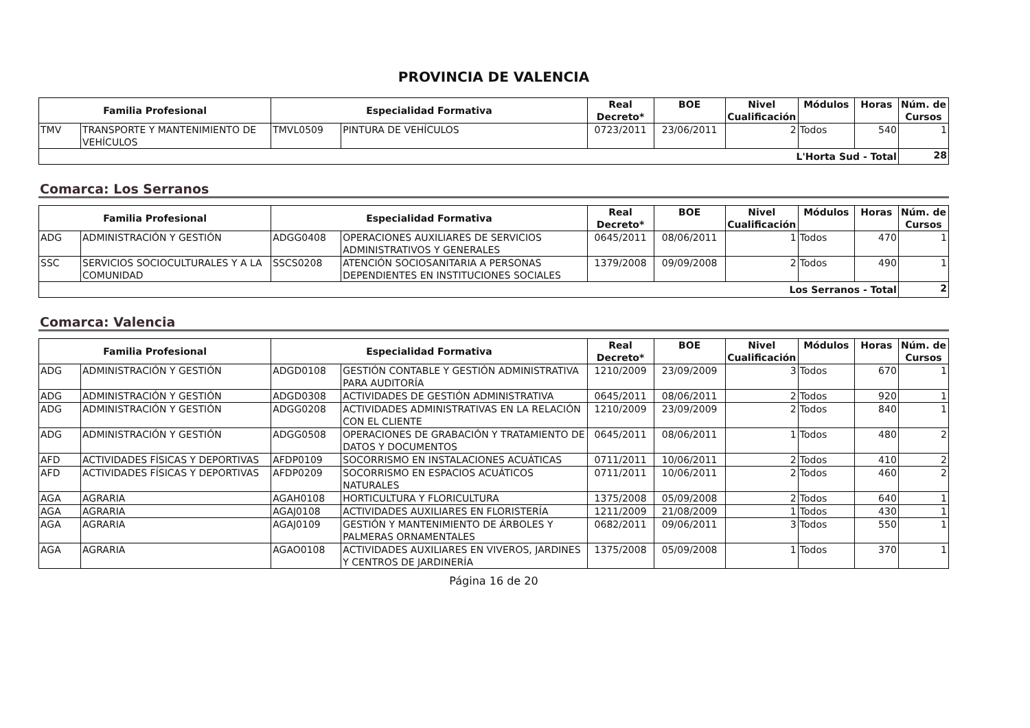PROVINCIA DE VALENCIA
| Familia Profesional | | Especialidad Formativa | | Real Decreto* | BOE | Nivel Cualificación | Módulos | Horas | Núm. de Cursos |
| --- | --- | --- | --- | --- | --- | --- | --- | --- | --- |
| TMV | TRANSPORTE Y MANTENIMIENTO DE VEHÍCULOS | TMVL0509 | PINTURA DE VEHÍCULOS | 0723/2011 | 23/06/2011 | 2 | Todos | 540 | 1 |
| L'Horta Sud - Total | | | | | | | | | 28 |
Comarca: Los Serranos
| Familia Profesional | | Especialidad Formativa | | Real Decreto* | BOE | Nivel Cualificación | Módulos | Horas | Núm. de Cursos |
| --- | --- | --- | --- | --- | --- | --- | --- | --- | --- |
| ADG | ADMINISTRACIÓN Y GESTIÓN | ADGG0408 | OPERACIONES AUXILIARES DE SERVICIOS ADMINISTRATIVOS Y GENERALES | 0645/2011 | 08/06/2011 | 1 | Todos | 470 | 1 |
| SSC | SERVICIOS SOCIOCULTURALES Y A LA COMUNIDAD | SSCS0208 | ATENCIÓN SOCIOSANITARIA A PERSONAS DEPENDIENTES EN INSTITUCIONES SOCIALES | 1379/2008 | 09/09/2008 | 2 | Todos | 490 | 1 |
| Los Serranos - Total | | | | | | | | | 2 |
Comarca: Valencia
| Familia Profesional | | Especialidad Formativa | | Real Decreto* | BOE | Nivel Cualificación | Módulos | Horas | Núm. de Cursos |
| --- | --- | --- | --- | --- | --- | --- | --- | --- | --- |
| ADG | ADMINISTRACIÓN Y GESTIÓN | ADGD0108 | GESTIÓN CONTABLE Y GESTIÓN ADMINISTRATIVA PARA AUDITORÍA | 1210/2009 | 23/09/2009 | 3 | Todos | 670 | 1 |
| ADG | ADMINISTRACIÓN Y GESTIÓN | ADGD0308 | ACTIVIDADES DE GESTIÓN ADMINISTRATIVA | 0645/2011 | 08/06/2011 | 2 | Todos | 920 | 1 |
| ADG | ADMINISTRACIÓN Y GESTIÓN | ADGG0208 | ACTIVIDADES ADMINISTRATIVAS EN LA RELACIÓN CON EL CLIENTE | 1210/2009 | 23/09/2009 | 2 | Todos | 840 | 1 |
| ADG | ADMINISTRACIÓN Y GESTIÓN | ADGG0508 | OPERACIONES DE GRABACIÓN Y TRATAMIENTO DE DATOS Y DOCUMENTOS | 0645/2011 | 08/06/2011 | 1 | Todos | 480 | 2 |
| AFD | ACTIVIDADES FÍSICAS Y DEPORTIVAS | AFDP0109 | SOCORRISMO EN INSTALACIONES ACUÁTICAS | 0711/2011 | 10/06/2011 | 2 | Todos | 410 | 2 |
| AFD | ACTIVIDADES FÍSICAS Y DEPORTIVAS | AFDP0209 | SOCORRISMO EN ESPACIOS ACUÁTICOS NATURALES | 0711/2011 | 10/06/2011 | 2 | Todos | 460 | 2 |
| AGA | AGRARIA | AGAH0108 | HORTICULTURA Y FLORICULTURA | 1375/2008 | 05/09/2008 | 2 | Todos | 640 | 1 |
| AGA | AGRARIA | AGAJ0108 | ACTIVIDADES AUXILIARES EN FLORISTERÍA | 1211/2009 | 21/08/2009 | 1 | Todos | 430 | 1 |
| AGA | AGRARIA | AGAJ0109 | GESTIÓN Y MANTENIMIENTO DE ÁRBOLES Y PALMERAS ORNAMENTALES | 0682/2011 | 09/06/2011 | 3 | Todos | 550 | 1 |
| AGA | AGRARIA | AGAO0108 | ACTIVIDADES AUXILIARES EN VIVEROS, JARDINES Y CENTROS DE JARDINERÍA | 1375/2008 | 05/09/2008 | 1 | Todos | 370 | 1 |
Página 16 de 20